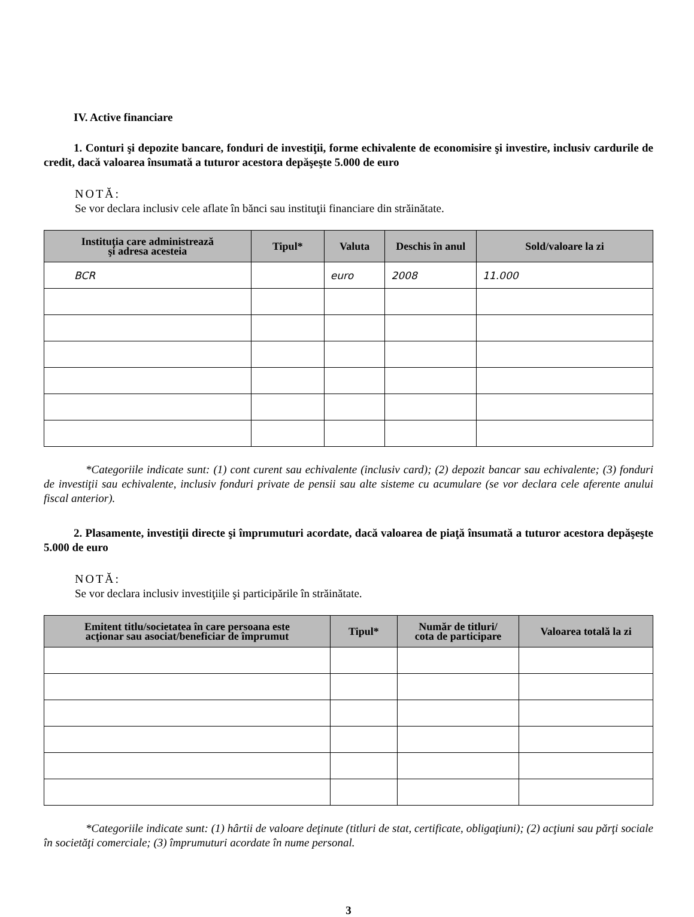IV. Active financiare
1. Conturi şi depozite bancare, fonduri de investiţii, forme echivalente de economisire şi investire, inclusiv cardurile de credit, dacă valoarea însumată a tuturor acestora depăşeşte 5.000 de euro
NOTĂ:
Se vor declara inclusiv cele aflate în bănci sau instituţii financiare din străinătate.
| Instituţia care administrează şi adresa acesteia | Tipul* | Valuta | Deschis în anul | Sold/valoare la zi |
| --- | --- | --- | --- | --- |
| BCR | | euro | 2008 | 11.000 |
*Categoriile indicate sunt: (1) cont curent sau echivalente (inclusiv card); (2) depozit bancar sau echivalente; (3) fonduri de investiţii sau echivalente, inclusiv fonduri private de pensii sau alte sisteme cu acumulare (se vor declara cele aferente anului fiscal anterior).
2. Plasamente, investiţii directe şi împrumuturi acordate, dacă valoarea de piaţă însumată a tuturor acestora depăşeşte 5.000 de euro
NOTĂ:
Se vor declara inclusiv investiţiile şi participările în străinătate.
| Emitent titlu/societatea în care persoana este acţionar sau asociat/beneficiar de împrumut | Tipul* | Număr de titluri/ cota de participare | Valoarea totală la zi |
| --- | --- | --- | --- |
*Categoriile indicate sunt: (1) hârtii de valoare deţinute (titluri de stat, certificate, obligaţiuni); (2) acţiuni sau părţi sociale în societăţi comerciale; (3) împrumuturi acordate în nume personal.
3